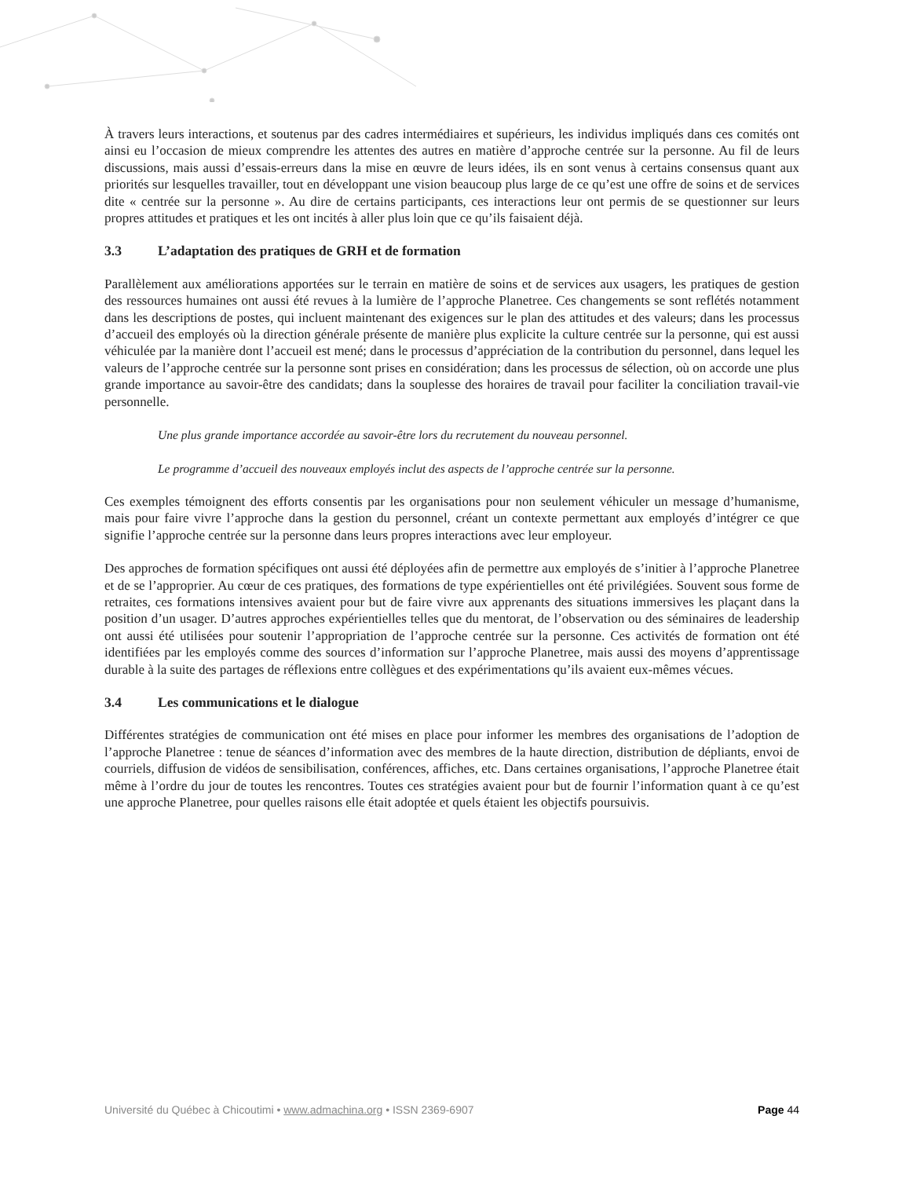À travers leurs interactions, et soutenus par des cadres intermédiaires et supérieurs, les individus impliqués dans ces comités ont ainsi eu l’occasion de mieux comprendre les attentes des autres en matière d’approche centrée sur la personne. Au fil de leurs discussions, mais aussi d’essais-erreurs dans la mise en œuvre de leurs idées, ils en sont venus à certains consensus quant aux priorités sur lesquelles travailler, tout en développant une vision beaucoup plus large de ce qu’est une offre de soins et de services dite « centrée sur la personne ». Au dire de certains participants, ces interactions leur ont permis de se questionner sur leurs propres attitudes et pratiques et les ont incités à aller plus loin que ce qu’ils faisaient déjà.
3.3 L’adaptation des pratiques de GRH et de formation
Parallèlement aux améliorations apportées sur le terrain en matière de soins et de services aux usagers, les pratiques de gestion des ressources humaines ont aussi été revues à la lumière de l’approche Planetree. Ces changements se sont reflétés notamment dans les descriptions de postes, qui incluent maintenant des exigences sur le plan des attitudes et des valeurs; dans les processus d’accueil des employés où la direction générale présente de manière plus explicite la culture centrée sur la personne, qui est aussi véhiculée par la manière dont l’accueil est mené; dans le processus d’appréciation de la contribution du personnel, dans lequel les valeurs de l’approche centrée sur la personne sont prises en considération; dans les processus de sélection, où on accorde une plus grande importance au savoir-être des candidats; dans la souplesse des horaires de travail pour faciliter la conciliation travail-vie personnelle.
Une plus grande importance accordée au savoir-être lors du recrutement du nouveau personnel.
Le programme d’accueil des nouveaux employés inclut des aspects de l’approche centrée sur la personne.
Ces exemples témoignent des efforts consentis par les organisations pour non seulement véhiculer un message d’humanisme, mais pour faire vivre l’approche dans la gestion du personnel, créant un contexte permettant aux employés d’intégrer ce que signifie l’approche centrée sur la personne dans leurs propres interactions avec leur employeur.
Des approches de formation spécifiques ont aussi été déployées afin de permettre aux employés de s’initier à l’approche Planetree et de se l’approprier. Au cœur de ces pratiques, des formations de type expérientielles ont été privilégiées. Souvent sous forme de retraites, ces formations intensives avaient pour but de faire vivre aux apprenants des situations immersives les plaçant dans la position d’un usager. D’autres approches expérientielles telles que du mentorat, de l’observation ou des séminaires de leadership ont aussi été utilisées pour soutenir l’appropriation de l’approche centrée sur la personne. Ces activités de formation ont été identifiées par les employés comme des sources d’information sur l’approche Planetree, mais aussi des moyens d’apprentissage durable à la suite des partages de réflexions entre collègues et des expérimentations qu’ils avaient eux-mêmes vécues.
3.4 Les communications et le dialogue
Différentes stratégies de communication ont été mises en place pour informer les membres des organisations de l’adoption de l’approche Planetree : tenue de séances d’information avec des membres de la haute direction, distribution de dépliants, envoi de courriels, diffusion de vidéos de sensibilisation, conférences, affiches, etc. Dans certaines organisations, l’approche Planetree était même à l’ordre du jour de toutes les rencontres. Toutes ces stratégies avaient pour but de fournir l’information quant à ce qu’est une approche Planetree, pour quelles raisons elle était adoptée et quels étaient les objectifs poursuivis.
Université du Québec à Chicoutimi • www.admachina.org • ISSN 2369-6907 Page 44